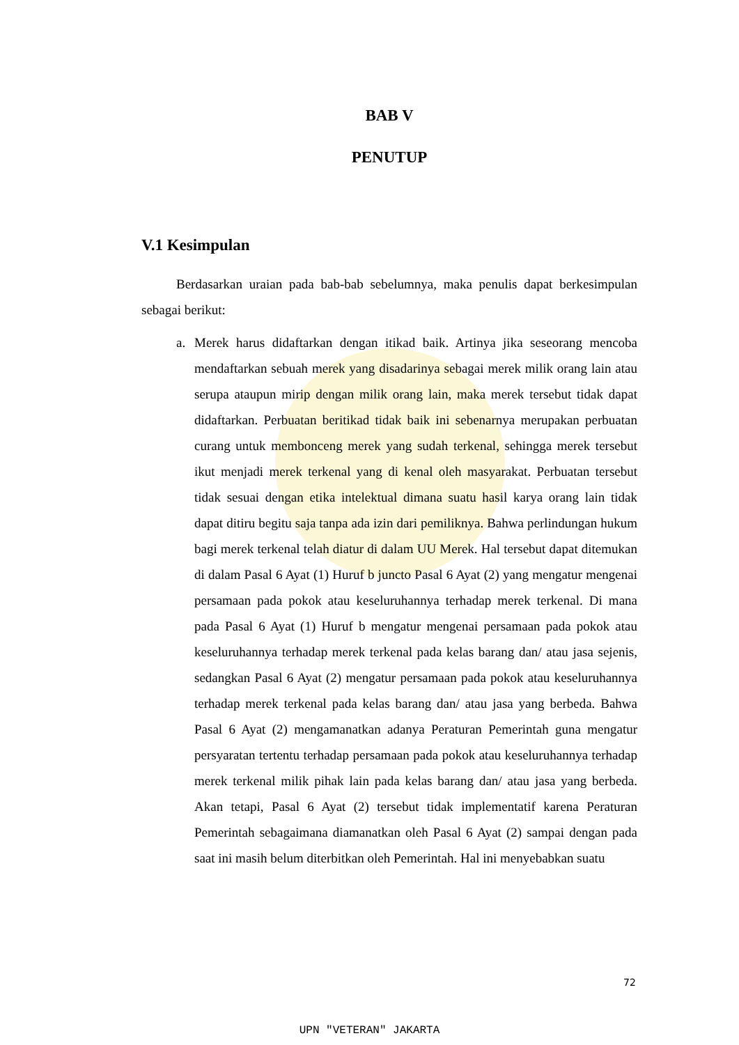BAB V
PENUTUP
V.1 Kesimpulan
Berdasarkan uraian pada bab-bab sebelumnya, maka penulis dapat berkesimpulan sebagai berikut:
a. Merek harus didaftarkan dengan itikad baik. Artinya jika seseorang mencoba mendaftarkan sebuah merek yang disadarinya sebagai merek milik orang lain atau serupa ataupun mirip dengan milik orang lain, maka merek tersebut tidak dapat didaftarkan. Perbuatan beritikad tidak baik ini sebenarnya merupakan perbuatan curang untuk membonceng merek yang sudah terkenal, sehingga merek tersebut ikut menjadi merek terkenal yang di kenal oleh masyarakat. Perbuatan tersebut tidak sesuai dengan etika intelektual dimana suatu hasil karya orang lain tidak dapat ditiru begitu saja tanpa ada izin dari pemiliknya. Bahwa perlindungan hukum bagi merek terkenal telah diatur di dalam UU Merek. Hal tersebut dapat ditemukan di dalam Pasal 6 Ayat (1) Huruf b juncto Pasal 6 Ayat (2) yang mengatur mengenai persamaan pada pokok atau keseluruhannya terhadap merek terkenal. Di mana pada Pasal 6 Ayat (1) Huruf b mengatur mengenai persamaan pada pokok atau keseluruhannya terhadap merek terkenal pada kelas barang dan/ atau jasa sejenis, sedangkan Pasal 6 Ayat (2) mengatur persamaan pada pokok atau keseluruhannya terhadap merek terkenal pada kelas barang dan/ atau jasa yang berbeda. Bahwa Pasal 6 Ayat (2) mengamanatkan adanya Peraturan Pemerintah guna mengatur persyaratan tertentu terhadap persamaan pada pokok atau keseluruhannya terhadap merek terkenal milik pihak lain pada kelas barang dan/ atau jasa yang berbeda. Akan tetapi, Pasal 6 Ayat (2) tersebut tidak implementatif karena Peraturan Pemerintah sebagaimana diamanatkan oleh Pasal 6 Ayat (2) sampai dengan pada saat ini masih belum diterbitkan oleh Pemerintah. Hal ini menyebabkan suatu
72
UPN "VETERAN" JAKARTA